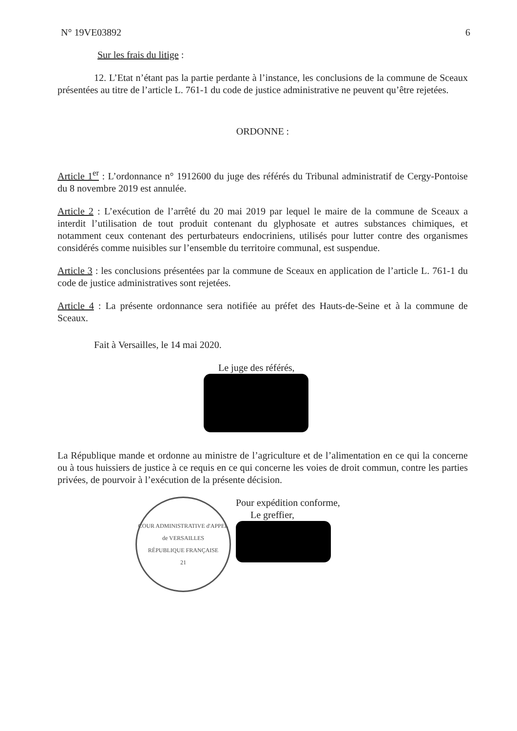N° 19VE03892 6
Sur les frais du litige :
12. L’Etat n’étant pas la partie perdante à l’instance, les conclusions de la commune de Sceaux présentées au titre de l’article L. 761-1 du code de justice administrative ne peuvent qu’être rejetées.
ORDONNE :
Article 1<sup>er</sup> : L’ordonnance n° 1912600 du juge des référés du Tribunal administratif de Cergy-Pontoise du 8 novembre 2019 est annulée.
Article 2 : L’exécution de l’arrêté du 20 mai 2019 par lequel le maire de la commune de Sceaux a interdit l’utilisation de tout produit contenant du glyphosate et autres substances chimiques, et notamment ceux contenant des perturbateurs endocriniens, utilisés pour lutter contre des organismes considérés comme nuisibles sur l’ensemble du territoire communal, est suspendue.
Article 3 : les conclusions présentées par la commune de Sceaux en application de l’article L. 761-1 du code de justice administratives sont rejetées.
Article 4 : La présente ordonnance sera notifiée au préfet des Hauts-de-Seine et à la commune de Sceaux.
Fait à Versailles, le 14 mai 2020.
Le juge des référés,
La République mande et ordonne au ministre de l’agriculture et de l’alimentation en ce qui la concerne ou à tous huissiers de justice à ce requis en ce qui concerne les voies de droit commun, contre les parties privées, de pourvoir à l’exécution de la présente décision.
COUR ADMINISTRATIVE d'APPEL de VERSAILLES
RÉPUBLIQUE FRANÇAISE
21
Pour expédition conforme,
Le greffier,